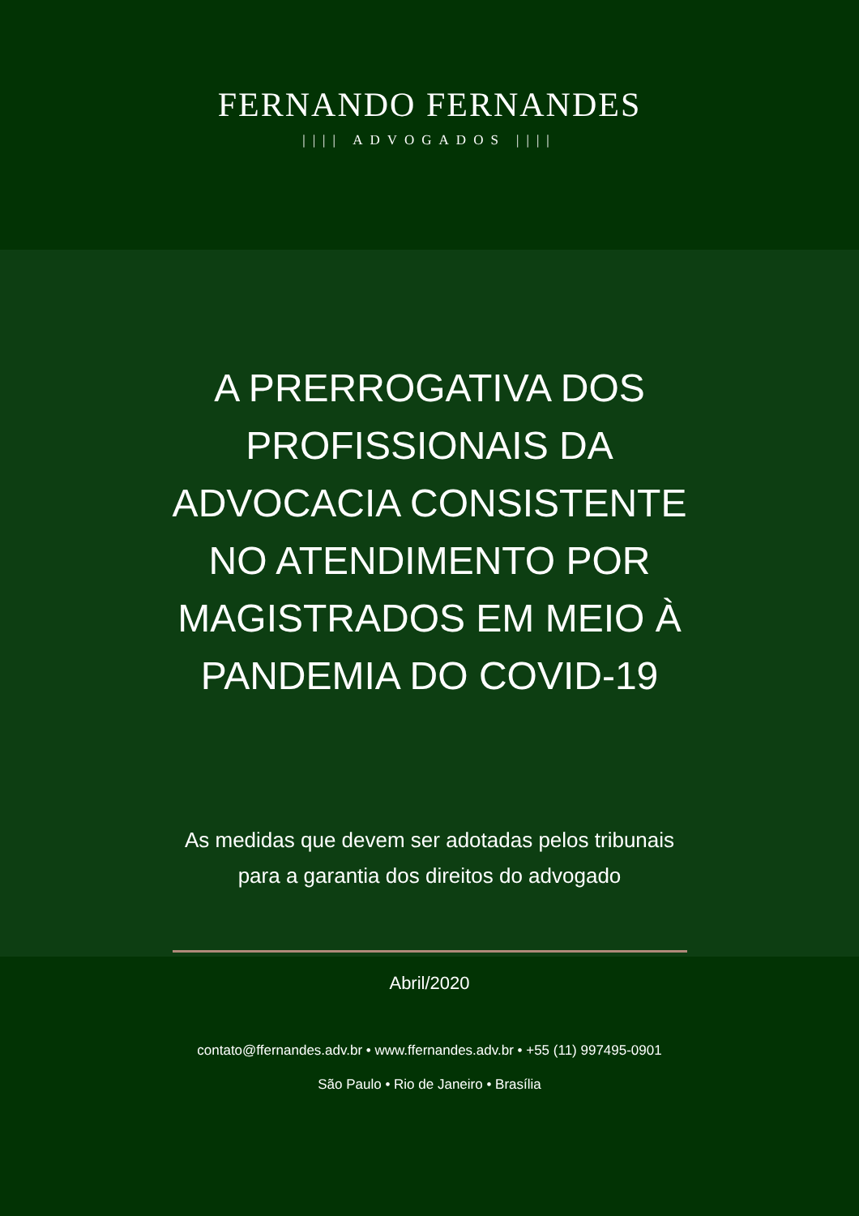FERNANDO FERNANDES
|||| ADVOGADOS ||||
A PRERROGATIVA DOS
PROFISSIONAIS DA
ADVOCACIA CONSISTENTE
NO ATENDIMENTO POR
MAGISTRADOS EM MEIO À
PANDEMIA DO COVID-19
As medidas que devem ser adotadas pelos tribunais
para a garantia dos direitos do advogado
Abril/2020
contato@ffernandes.adv.br • www.ffernandes.adv.br • +55 (11) 997495-0901
São Paulo • Rio de Janeiro • Brasília